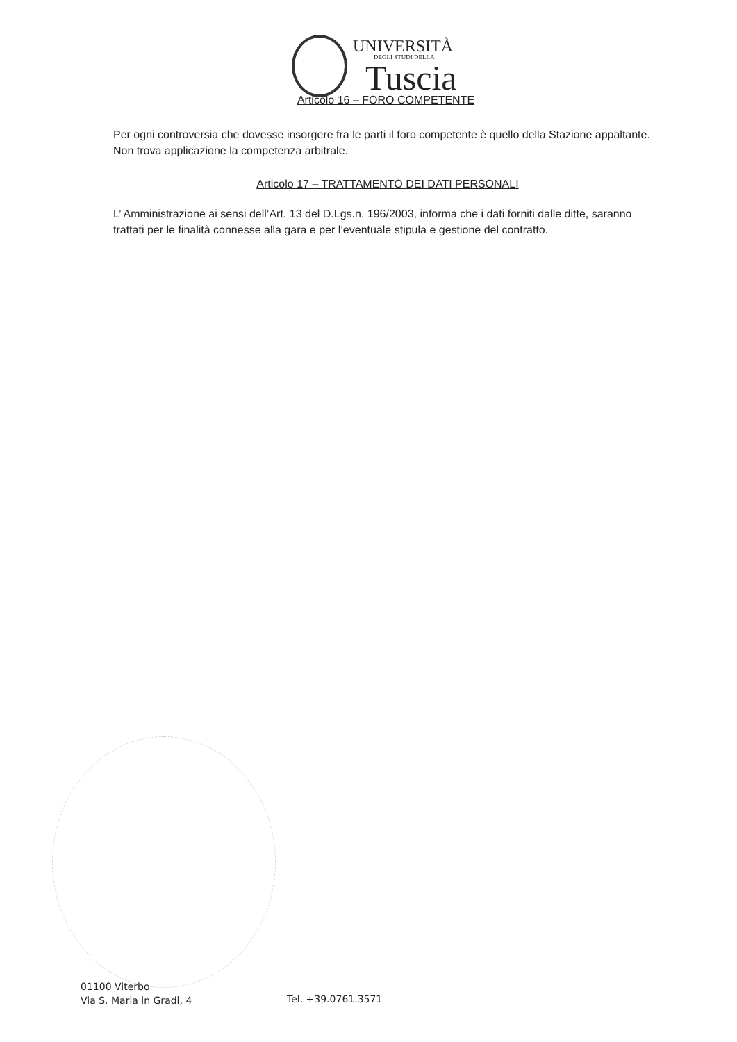UNIVERSITÀ
DEGLI STUDI DELLA
Tuscia
Articolo 16 – FORO COMPETENTE
Per ogni controversia che dovesse insorgere fra le parti il foro competente è quello della Stazione appaltante. Non trova applicazione la competenza arbitrale.
Articolo 17 – TRATTAMENTO DEI DATI PERSONALI
L’ Amministrazione ai sensi dell’Art. 13 del D.Lgs.n. 196/2003, informa che i dati forniti dalle ditte, saranno trattati per le finalità connesse alla gara e per l’eventuale stipula e gestione del contratto.
01100 Viterbo
Via S. Maria in Gradi, 4
Tel. +39.0761.3571